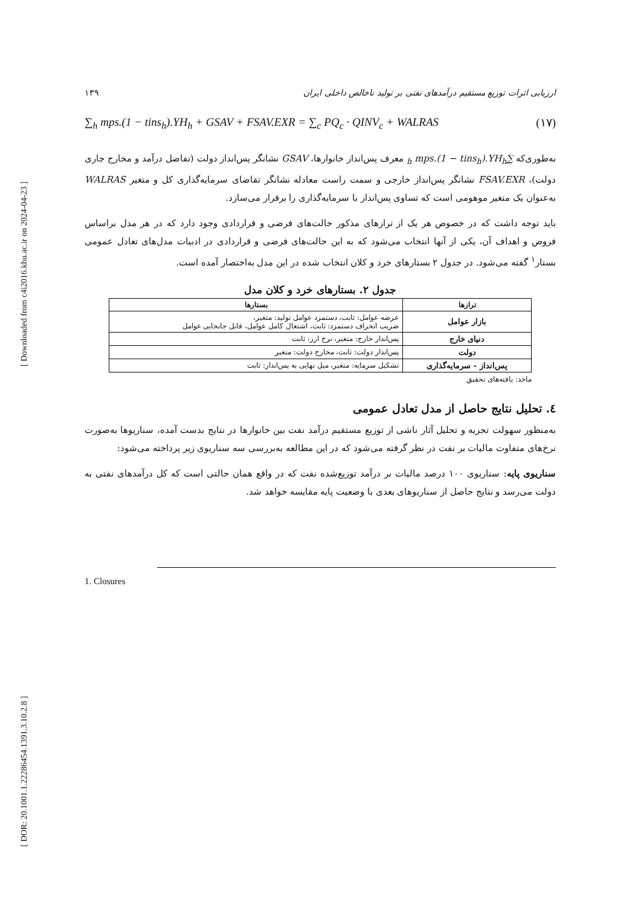[ Downloaded from c4i2016.khu.ac.ir on 2024-04-23 ]
[ DOR: 20.1001.1.22286454.1391.3.10.2.8 ]
ارزیابی اثرات توزیع مستقیم درآمدهای نفتی بر تولید ناخالص داخلی ایران ۱۳۹
∑<sub>h</sub> mps.(1 − tins<sub>h</sub>).YH<sub>h</sub> + GSAV + FSAV.EXR = ∑<sub>c</sub> PQ<sub>c</sub> · QINV<sub>c</sub> + WALRAS (۱۷)
به‌طوری‌که ∑<sub>h</sub> mps.(1 − tins<sub>h</sub>).YH<sub>h</sub> معرف پس‌انداز خانوارها، GSAV نشانگر پس‌انداز دولت (تفاضل درآمد و مخارج جاری دولت)، FSAV.EXR نشانگر پس‌انداز خارجی و سمت راست معادله نشانگر تقاضای سرمایه‌گذاری کل و متغیر WALRAS به‌عنوان یک متغیر موهومی است که تساوی پس‌انداز با سرمایه‌گذاری را برقرار می‌سازد.
باید توجه داشت که در خصوص هر یک از ترازهای مذکور حالت‌های فرضی و قراردادی وجود دارد که در هر مدل براساس فروض و اهداف آن، یکی از آنها انتخاب می‌شود که به این حالت‌های فرضی و قراردادی در ادبیات مدل‌های تعادل عمومی بستار<sup>۱</sup> گفته می‌شود. در جدول ۲ بستارهای خرد و کلان انتخاب شده در این مدل به‌اختصار آمده است.
جدول ۲. بستارهای خرد و کلان مدل
| ترازها | بستارها |
| --- | --- |
| بازار عوامل | عرضه عوامل: ثابت، دستمزد عوامل تولید: متغیر، ضریب انحراف دستمزد: ثابت، اشتغال کامل عوامل، قابل جابجایی عوامل |
| دنیای خارج | پس‌انداز خارج: متغیر، نرخ ارز: ثابت |
| دولت | پس‌انداز دولت: ثابت، مخارج دولت: متغیر |
| پس‌انداز - سرمایه‌گذاری | تشکیل سرمایه: متغیر، میل نهایی به پس‌انداز: ثابت |
ماخذ: یافته‌های تحقیق
٤. تحلیل نتایج حاصل از مدل تعادل عمومی
به‌منظور سهولت تجزیه و تحلیل آثار ناشی از توزیع مستقیم درآمد نفت بین خانوارها در نتایج بدست آمده، سناریوها به‌صورت نرخ‌های متفاوت مالیات بر نفت در نظر گرفته می‌شود که در این مطالعه به‌بررسی سه سناریوی زیر پرداخته می‌شود:
سناریوی پایه: سناریوی ۱۰۰ درصد مالیات بر درآمد توزیع‌شده نفت که در واقع همان حالتی است که کل درآمدهای نفتی به دولت می‌رسد و نتایج حاصل از سناریوهای بعدی با وضعیت پایه مقایسه خواهد شد.
1. Closures